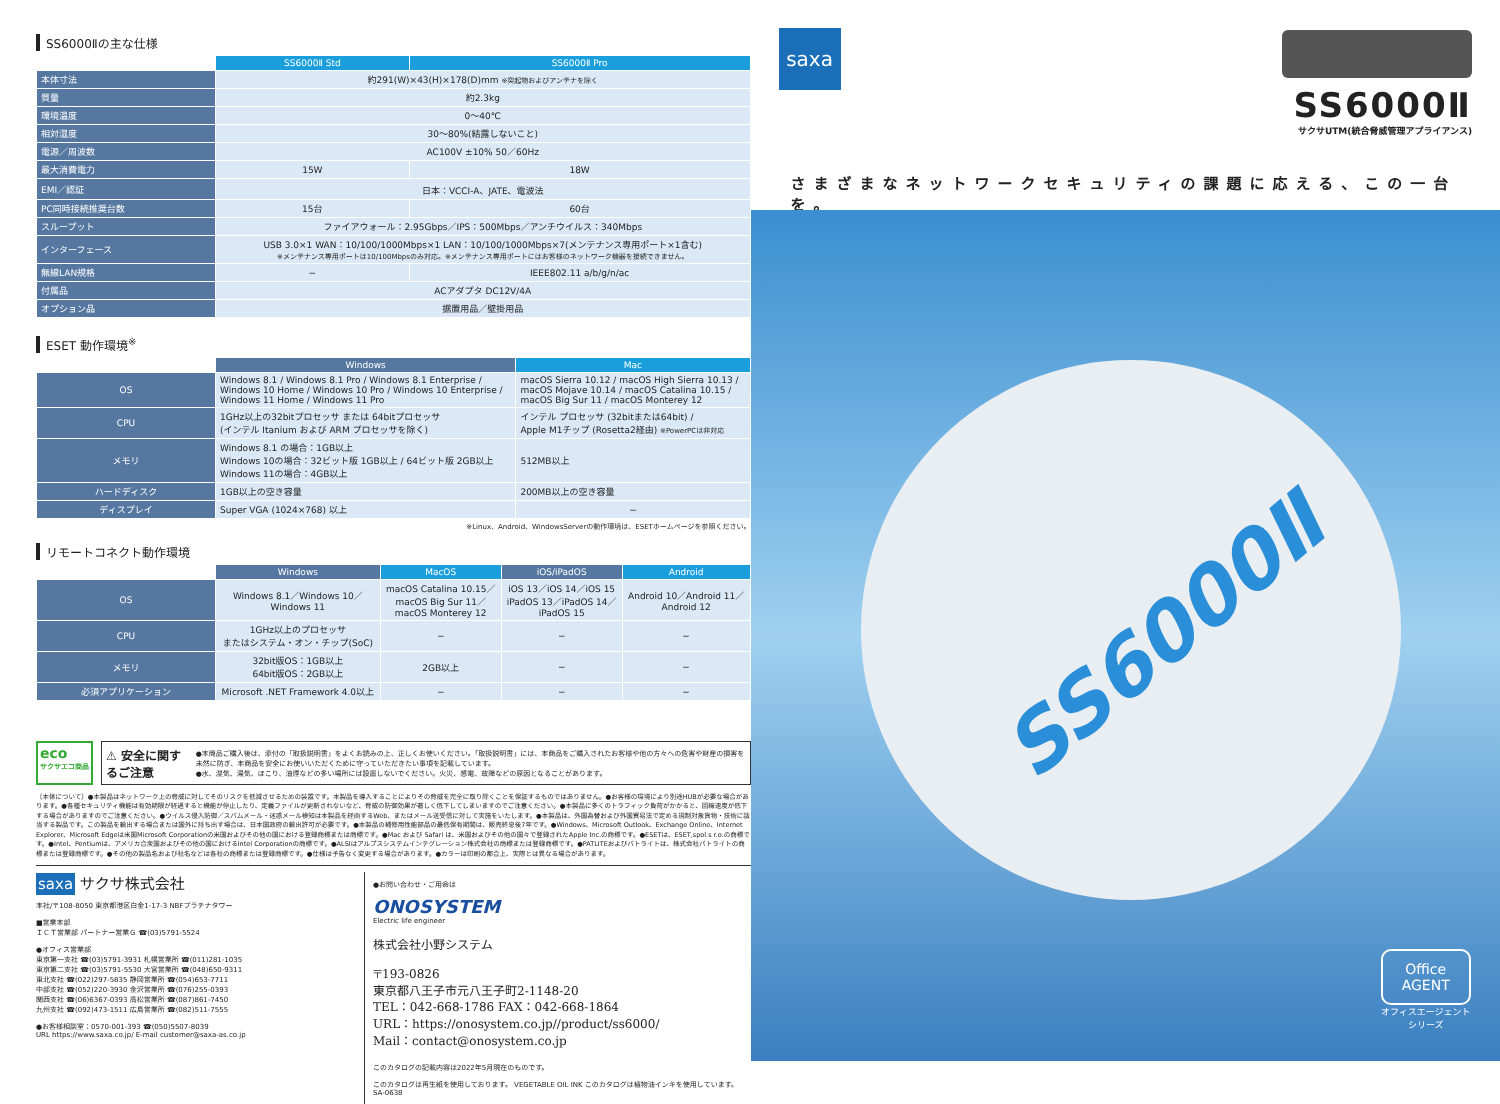SS6000Ⅱの主な仕様
| | SS6000Ⅱ Std | SS6000Ⅱ Pro |
| --- | --- | --- |
| 本体寸法 | 約291(W)×43(H)×178(D)mm ※突起物およびアンテナを除く | |
| 質量 | 約2.3kg | |
| 環境温度 | 0〜40℃ | |
| 相対湿度 | 30〜80%(結露しないこと) | |
| 電源／周波数 | AC100V ±10% 50／60Hz | |
| 最大消費電力 | 15W | 18W |
| EMI／認証 | 日本：VCCI-A、JATE、電波法 | |
| PC同時接続推奨台数 | 15台 | 60台 |
| スループット | ファイアウォール：2.95Gbps／IPS：500Mbps／アンチウイルス：340Mbps | |
| インターフェース | USB 3.0×1 WAN：10/100/1000Mbps×1 LAN：10/100/1000Mbps×7(メンテナンス専用ポート×1含む) ※メンテナンス専用ポートは10/100Mbpsのみ対応。※メンテナンス専用ポートにはお客様のネットワーク機器を接続できません。 | |
| 無線LAN規格 | − | IEEE802.11 a/b/g/n/ac |
| 付属品 | ACアダプタ DC12V/4A | |
| オプション品 | 据置用品／壁掛用品 | |
ESET 動作環境<sup>※</sup>
| | Windows | Mac |
| --- | --- | --- |
| OS | Windows 8.1 / Windows 8.1 Pro / Windows 8.1 Enterprise / Windows 10 Home / Windows 10 Pro / Windows 10 Enterprise / Windows 11 Home / Windows 11 Pro | macOS Sierra 10.12 / macOS High Sierra 10.13 / macOS Mojave 10.14 / macOS Catalina 10.15 / macOS Big Sur 11 / macOS Monterey 12 |
| CPU | 1GHz以上の32bitプロセッサ または 64bitプロセッサ (インテル Itanium および ARM プロセッサを除く) | インテル プロセッサ (32bitまたは64bit) / Apple M1チップ (Rosetta2経由) ※PowerPCは非対応 |
| メモリ | Windows 8.1 の場合：1GB以上 Windows 10の場合：32ビット版 1GB以上 / 64ビット版 2GB以上 Windows 11の場合：4GB以上 | 512MB以上 |
| ハードディスク | 1GB以上の空き容量 | 200MB以上の空き容量 |
| ディスプレイ | Super VGA (1024×768) 以上 | − |
※Linux、Android、WindowsServerの動作環境は、ESETホームページを参照ください。
リモートコネクト動作環境
| | Windows | MacOS | iOS/iPadOS | Android |
| --- | --- | --- | --- | --- |
| OS | Windows 8.1／Windows 10／ Windows 11 | macOS Catalina 10.15／ macOS Big Sur 11／ macOS Monterey 12 | iOS 13／iOS 14／iOS 15 iPadOS 13／iPadOS 14／ iPadOS 15 | Android 10／Android 11／ Android 12 |
| CPU | 1GHz以上のプロセッサ またはシステム・オン・チップ(SoC) | − | − | − |
| メモリ | 32bit版OS：1GB以上 64bit版OS：2GB以上 | 2GB以上 | − | − |
| 必須アプリケーション | Microsoft .NET Framework 4.0以上 | − | − | − |
eco
サクサエコ商品
⚠ 安全に関するご注意
●本商品ご購入後は、添付の「取扱説明書」をよくお読みの上、正しくお使いください。「取扱説明書」には、本商品をご購入されたお客様や他の方々への危害や財産の損害を未然に防ぎ、本商品を安全にお使いいただくために守っていただきたい事項を記載しています。
●水、湿気、湯気、ほこり、油煙などの多い場所には設置しないでください。火災、感電、故障などの原因となることがあります。
〔本体について〕●本製品はネットワーク上の脅威に対してそのリスクを低減させるための装置です。本製品を導入することによりその脅威を完全に取り除くことを保証するものではありません。●お客様の環境により別途HUBが必要な場合があります。●各種セキュリティ機能は有効期限が経過すると機能が停止したり、定義ファイルが更新されないなど、脅威の防御効果が著しく低下してしまいますのでご注意ください。●本製品に多くのトラフィック負荷がかかると、回線速度が低下する場合がありますのでご注意ください。●ウイルス侵入防御／スパムメール・迷惑メール検知は本製品を経由するWeb、またはメール送受信に対して実施をいたします。●本製品は、外国為替および外国貿易法で定める規制対象貨物・技術に該当する製品です。この製品を輸出する場合または国外に持ち出す場合は、日本国政府の輸出許可が必要です。●本製品の補修用性能部品の最低保有期間は、販売終息後7年です。●Windows、Microsoft Outlook、Exchange Online、Internet Explorer、Microsoft Edgeは米国Microsoft Corporationの米国およびその他の国における登録商標または商標です。●Mac および Safari は、米国およびその他の国々で登録されたApple Inc.の商標です。●ESETは、ESET,spol.s r.o.の商標です。●Intel、Pentiumは、アメリカ合衆国およびその他の国におけるIntel Corporationの商標です。●ALSIはアルプスシステムインテグレーション株式会社の商標または登録商標です。●PATLITEおよびパトライトは、株式会社パトライトの商標または登録商標です。●その他の製品名および社名などは各社の商標または登録商標です。●仕様は予告なく変更する場合があります。●カラーは印刷の都合上、実際とは異なる場合があります。
saxa サクサ株式会社
本社/〒108-8050 東京都港区白金1-17-3 NBFプラチナタワー
■営業本部
ＩＣＴ営業部 パートナー営業Ｇ ☎(03)5791-5524
●オフィス営業部
東京第一支社 ☎(03)5791-3931 札幌営業所 ☎(011)281-1035
東京第二支社 ☎(03)5791-5530 大宮営業所 ☎(048)650-9311
東北支社 ☎(022)297-5835 静岡営業所 ☎(054)653-7711
中部支社 ☎(052)220-3930 金沢営業所 ☎(076)255-0393
関西支社 ☎(06)6367-0393 高松営業所 ☎(087)861-7450
九州支社 ☎(092)473-1511 広島営業所 ☎(082)511-7555
●お客様相談室：0570-001-393 ☎(050)5507-8039
URL https://www.saxa.co.jp/ E-mail customer@saxa-as.co.jp
●お問い合わせ・ご用命は
ONOSYSTEM
Electric life engineer
株式会社小野システム
〒193-0826
東京都八王子市元八王子町2-1148-20
TEL：042-668-1786 FAX：042-668-1864
URL：https://onosystem.co.jp//product/ss6000/
Mail：contact@onosystem.co.jp
このカタログの記載内容は2022年5月現在のものです。
このカタログは再生紙を使用しております。 VEGETABLE OIL INK このカタログは植物油インキを使用しています。 SA-0638
saxa
SS6000Ⅱ
サクサUTM(統合脅威管理アプライアンス)
さまざまなネットワークセキュリティの課題に応える、この一台を。
SS6000Ⅱ
Office
AGENT
オフィスエージェント
シリーズ